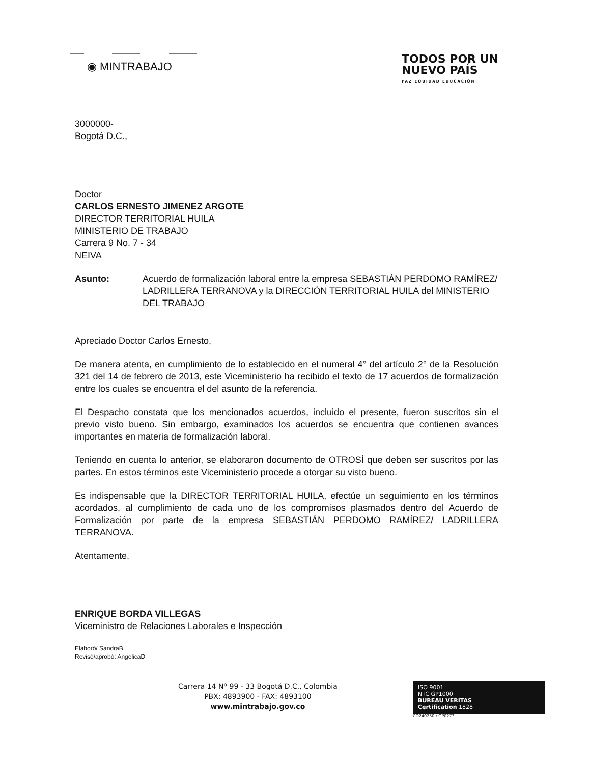◉ MINTRABAJO
TODOS POR UN
NUEVO PAÍS
PAZ EQUIDAD EDUCACIÓN
3000000-
Bogotá D.C.,
Doctor
CARLOS ERNESTO JIMENEZ ARGOTE
DIRECTOR TERRITORIAL HUILA
MINISTERIO DE TRABAJO
Carrera 9 No. 7 - 34
NEIVA
Asunto: Acuerdo de formalización laboral entre la empresa SEBASTIÁN PERDOMO RAMÍREZ/ LADRILLERA TERRANOVA y la DIRECCIÓN TERRITORIAL HUILA del MINISTERIO DEL TRABAJO
Apreciado Doctor Carlos Ernesto,
De manera atenta, en cumplimiento de lo establecido en el numeral 4° del artículo 2° de la Resolución 321 del 14 de febrero de 2013, este Viceministerio ha recibido el texto de 17 acuerdos de formalización entre los cuales se encuentra el del asunto de la referencia.
El Despacho constata que los mencionados acuerdos, incluido el presente, fueron suscritos sin el previo visto bueno. Sin embargo, examinados los acuerdos se encuentra que contienen avances importantes en materia de formalización laboral.
Teniendo en cuenta lo anterior, se elaboraron documento de OTROSÍ que deben ser suscritos por las partes. En estos términos este Viceministerio procede a otorgar su visto bueno.
Es indispensable que la DIRECTOR TERRITORIAL HUILA, efectúe un seguimiento en los términos acordados, al cumplimiento de cada uno de los compromisos plasmados dentro del Acuerdo de Formalización por parte de la empresa SEBASTIÁN PERDOMO RAMÍREZ/ LADRILLERA TERRANOVA.
Atentamente,
ENRIQUE BORDA VILLEGAS
Viceministro de Relaciones Laborales e Inspección
Elaboró/ SandraB.
Revisó/aprobó: AngelicaD
Carrera 14 Nº 99 - 33 Bogotá D.C., Colombia
PBX: 4893900 - FAX: 4893100
www.mintrabajo.gov.co
ISO 9001
NTC GP1000
BUREAU VERITAS
Certification 1828
CO240250 / GP0273